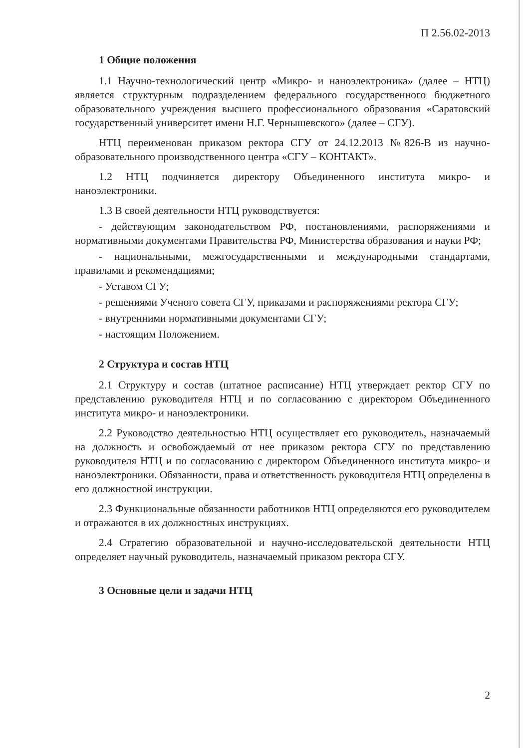П 2.56.02-2013
1 Общие положения
1.1 Научно-технологический центр «Микро- и наноэлектроника» (далее – НТЦ) является структурным подразделением федерального государственного бюджетного образовательного учреждения высшего профессионального образования «Саратовский государственный университет имени Н.Г. Чернышевского» (далее – СГУ).
НТЦ переименован приказом ректора СГУ от 24.12.2013 №826-В из научно-образовательного производственного центра «СГУ – КОНТАКТ».
1.2 НТЦ подчиняется директору Объединенного института микро- и наноэлектроники.
1.3 В своей деятельности НТЦ руководствуется:
- действующим законодательством РФ, постановлениями, распоряжениями и нормативными документами Правительства РФ, Министерства образования и науки РФ;
- национальными, межгосударственными и международными стандартами, правилами и рекомендациями;
- Уставом СГУ;
- решениями Ученого совета СГУ, приказами и распоряжениями ректора СГУ;
- внутренними нормативными документами СГУ;
- настоящим Положением.
2 Структура и состав НТЦ
2.1 Структуру и состав (штатное расписание) НТЦ утверждает ректор СГУ по представлению руководителя НТЦ и по согласованию с директором Объединенного института микро- и наноэлектроники.
2.2 Руководство деятельностью НТЦ осуществляет его руководитель, назначаемый на должность и освобождаемый от нее приказом ректора СГУ по представлению руководителя НТЦ и по согласованию с директором Объединенного института микро- и наноэлектроники. Обязанности, права и ответственность руководителя НТЦ определены в его должностной инструкции.
2.3 Функциональные обязанности работников НТЦ определяются его руководителем и отражаются в их должностных инструкциях.
2.4 Стратегию образовательной и научно-исследовательской деятельности НТЦ определяет научный руководитель, назначаемый приказом ректора СГУ.
3 Основные цели и задачи НТЦ
2